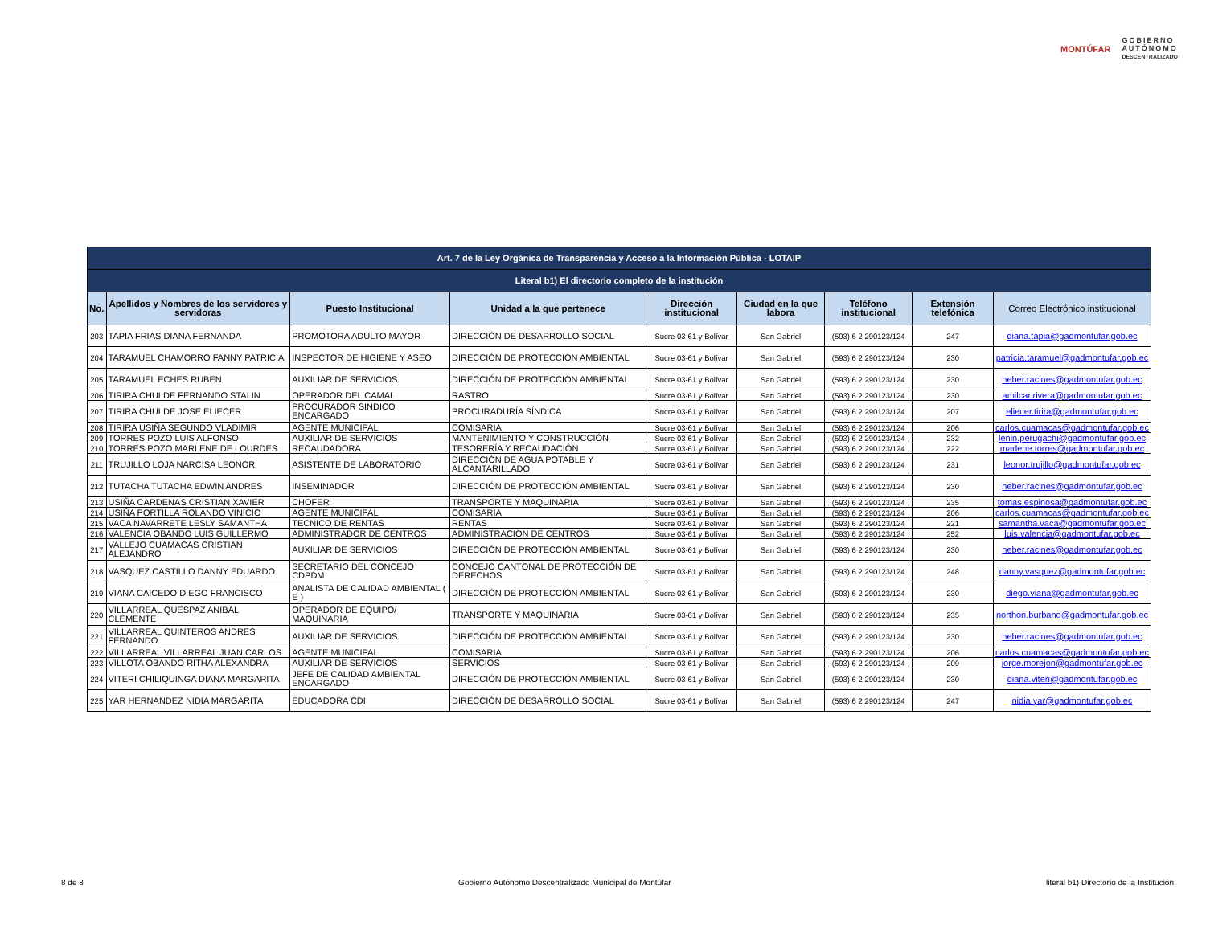MONTÚFAR
GOBIERNO
AUTÓNOMO
DESCENTRALIZADO
| Art. 7 de la Ley Orgánica de Transparencia y Acceso a la Información Pública - LOTAIP | | | | | | | | |
| --- | --- | --- | --- | --- | --- | --- | --- | --- |
| Literal b1) El directorio completo de la institución | | | | | | | | |
| No. | Apellidos y Nombres de los servidores y servidoras | Puesto Institucional | Unidad a la que pertenece | Dirección institucional | Ciudad en la que labora | Teléfono institucional | Extensión telefónica | Correo Electrónico institucional |
| 203 | TAPIA FRIAS DIANA FERNANDA | PROMOTORA ADULTO MAYOR | DIRECCIÓN DE DESARROLLO SOCIAL | Sucre 03-61 y Bolívar | San Gabriel | (593) 6 2 290123/124 | 247 | diana.tapia@gadmontufar.gob.ec |
| 204 | TARAMUEL CHAMORRO FANNY PATRICIA | INSPECTOR DE HIGIENE Y ASEO | DIRECCIÓN DE PROTECCIÓN AMBIENTAL | Sucre 03-61 y Bolívar | San Gabriel | (593) 6 2 290123/124 | 230 | patricia.taramuel@gadmontufar.gob.ec |
| 205 | TARAMUEL ECHES RUBEN | AUXILIAR DE SERVICIOS | DIRECCIÓN DE PROTECCIÓN AMBIENTAL | Sucre 03-61 y Bolívar | San Gabriel | (593) 6 2 290123/124 | 230 | heber.racines@gadmontufar.gob.ec |
| 206 | TIRIRA CHULDE FERNANDO STALIN | OPERADOR DEL CAMAL | RASTRO | Sucre 03-61 y Bolívar | San Gabriel | (593) 6 2 290123/124 | 230 | amilcar.rivera@gadmontufar.gob.ec |
| 207 | TIRIRA CHULDE JOSE ELIECER | PROCURADOR SINDICO ENCARGADO | PROCURADURÍA SÍNDICA | Sucre 03-61 y Bolívar | San Gabriel | (593) 6 2 290123/124 | 207 | eliecer.tirira@gadmontufar.gob.ec |
| 208 | TIRIRA USIÑA SEGUNDO VLADIMIR | AGENTE MUNICIPAL | COMISARIA | Sucre 03-61 y Bolívar | San Gabriel | (593) 6 2 290123/124 | 206 | carlos.cuamacas@gadmontufar.gob.ec |
| 209 | TORRES POZO LUIS ALFONSO | AUXILIAR DE SERVICIOS | MANTENIMIENTO Y CONSTRUCCIÓN | Sucre 03-61 y Bolívar | San Gabriel | (593) 6 2 290123/124 | 232 | lenin.perugachi@gadmontufar.gob.ec |
| 210 | TORRES POZO MARLENE DE LOURDES | RECAUDADORA | TESORERÍA Y RECAUDACIÓN | Sucre 03-61 y Bolívar | San Gabriel | (593) 6 2 290123/124 | 222 | marlene.torres@gadmontufar.gob.ec |
| 211 | TRUJILLO LOJA NARCISA LEONOR | ASISTENTE DE LABORATORIO | DIRECCIÓN DE AGUA POTABLE Y ALCANTARILLADO | Sucre 03-61 y Bolívar | San Gabriel | (593) 6 2 290123/124 | 231 | leonor.trujillo@gadmontufar.gob.ec |
| 212 | TUTACHA TUTACHA EDWIN ANDRES | INSEMINADOR | DIRECCIÓN DE PROTECCIÓN AMBIENTAL | Sucre 03-61 y Bolívar | San Gabriel | (593) 6 2 290123/124 | 230 | heber.racines@gadmontufar.gob.ec |
| 213 | USIÑA CARDENAS CRISTIAN XAVIER | CHOFER | TRANSPORTE Y MAQUINARIA | Sucre 03-61 y Bolívar | San Gabriel | (593) 6 2 290123/124 | 235 | tomas.espinosa@gadmontufar.gob.ec |
| 214 | USIÑA PORTILLA ROLANDO VINICIO | AGENTE MUNICIPAL | COMISARIA | Sucre 03-61 y Bolívar | San Gabriel | (593) 6 2 290123/124 | 206 | carlos.cuamacas@gadmontufar.gob.ec |
| 215 | VACA NAVARRETE LESLY SAMANTHA | TECNICO DE RENTAS | RENTAS | Sucre 03-61 y Bolívar | San Gabriel | (593) 6 2 290123/124 | 221 | samantha.vaca@gadmontufar.gob.ec |
| 216 | VALENCIA OBANDO LUIS GUILLERMO | ADMINISTRADOR DE CENTROS | ADMINISTRACIÓN DE CENTROS | Sucre 03-61 y Bolívar | San Gabriel | (593) 6 2 290123/124 | 252 | luis.valencia@gadmontufar.gob.ec |
| 217 | VALLEJO CUAMACAS CRISTIAN ALEJANDRO | AUXILIAR DE SERVICIOS | DIRECCIÓN DE PROTECCIÓN AMBIENTAL | Sucre 03-61 y Bolívar | San Gabriel | (593) 6 2 290123/124 | 230 | heber.racines@gadmontufar.gob.ec |
| 218 | VASQUEZ CASTILLO DANNY EDUARDO | SECRETARIO DEL CONCEJO CDPDM | CONCEJO CANTONAL DE PROTECCIÓN DE DERECHOS | Sucre 03-61 y Bolívar | San Gabriel | (593) 6 2 290123/124 | 248 | danny.vasquez@gadmontufar.gob.ec |
| 219 | VIANA CAICEDO DIEGO FRANCISCO | ANALISTA DE CALIDAD AMBIENTAL ( E ) | DIRECCIÓN DE PROTECCIÓN AMBIENTAL | Sucre 03-61 y Bolívar | San Gabriel | (593) 6 2 290123/124 | 230 | diego.viana@gadmontufar.gob.ec |
| 220 | VILLARREAL QUESPAZ ANIBAL CLEMENTE | OPERADOR DE EQUIPO/ MAQUINARIA | TRANSPORTE Y MAQUINARIA | Sucre 03-61 y Bolívar | San Gabriel | (593) 6 2 290123/124 | 235 | northon.burbano@gadmontufar.gob.ec |
| 221 | VILLARREAL QUINTEROS ANDRES FERNANDO | AUXILIAR DE SERVICIOS | DIRECCIÓN DE PROTECCIÓN AMBIENTAL | Sucre 03-61 y Bolívar | San Gabriel | (593) 6 2 290123/124 | 230 | heber.racines@gadmontufar.gob.ec |
| 222 | VILLARREAL VILLARREAL JUAN CARLOS | AGENTE MUNICIPAL | COMISARIA | Sucre 03-61 y Bolívar | San Gabriel | (593) 6 2 290123/124 | 206 | carlos.cuamacas@gadmontufar.gob.ec |
| 223 | VILLOTA OBANDO RITHA ALEXANDRA | AUXILIAR DE SERVICIOS | SERVICIOS | Sucre 03-61 y Bolívar | San Gabriel | (593) 6 2 290123/124 | 209 | jorge.morejon@gadmontufar.gob.ec |
| 224 | VITERI CHILIQUINGA DIANA MARGARITA | JEFE DE CALIDAD AMBIENTAL ENCARGADO | DIRECCIÓN DE PROTECCIÓN AMBIENTAL | Sucre 03-61 y Bolívar | San Gabriel | (593) 6 2 290123/124 | 230 | diana.viteri@gadmontufar.gob.ec |
| 225 | YAR HERNANDEZ NIDIA MARGARITA | EDUCADORA CDI | DIRECCIÓN DE DESARROLLO SOCIAL | Sucre 03-61 y Bolívar | San Gabriel | (593) 6 2 290123/124 | 247 | nidia.yar@gadmontufar.gob.ec |
8 de 8 Gobierno Autónomo Descentralizado Municipal de Montúfar literal b1) Directorio de la Institución